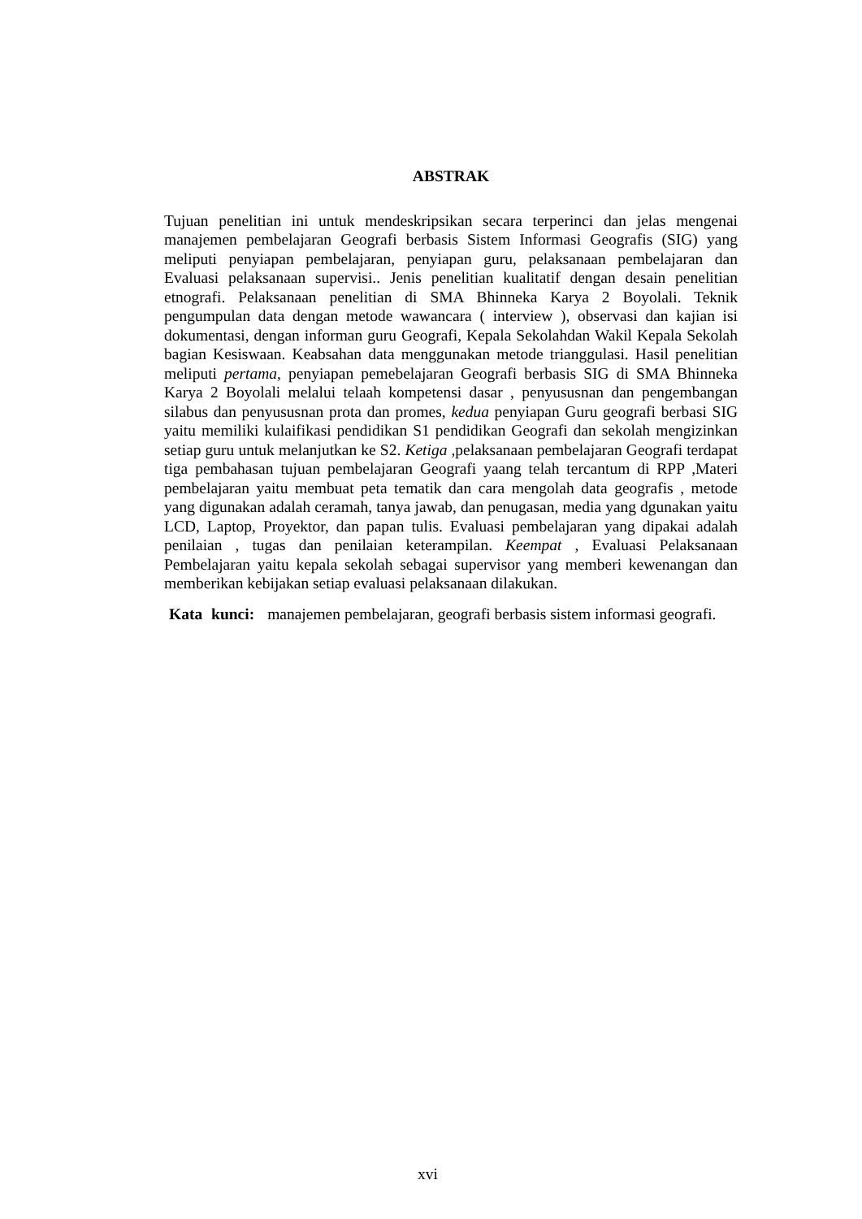ABSTRAK
Tujuan penelitian ini untuk mendeskripsikan secara terperinci dan jelas mengenai manajemen pembelajaran Geografi berbasis Sistem Informasi Geografis (SIG) yang meliputi penyiapan pembelajaran, penyiapan guru, pelaksanaan pembelajaran dan Evaluasi pelaksanaan supervisi.. Jenis penelitian kualitatif dengan desain penelitian etnografi. Pelaksanaan penelitian di SMA Bhinneka Karya 2 Boyolali. Teknik pengumpulan data dengan metode wawancara ( interview ), observasi dan kajian isi dokumentasi, dengan informan guru Geografi, Kepala Sekolahdan Wakil Kepala Sekolah bagian Kesiswaan. Keabsahan data menggunakan metode trianggulasi. Hasil penelitian meliputi pertama, penyiapan pemebelajaran Geografi berbasis SIG di SMA Bhinneka Karya 2 Boyolali melalui telaah kompetensi dasar , penyususnan dan pengembangan silabus dan penyususnan prota dan promes, kedua penyiapan Guru geografi berbasi SIG yaitu memiliki kulaifikasi pendidikan S1 pendidikan Geografi dan sekolah mengizinkan setiap guru untuk melanjutkan ke S2. Ketiga , pelaksanaan pembelajaran Geografi terdapat tiga pembahasan tujuan pembelajaran Geografi yaang telah tercantum di RPP ,Materi pembelajaran yaitu membuat peta tematik dan cara mengolah data geografis , metode yang digunakan adalah ceramah, tanya jawab, dan penugasan, media yang dgunakan yaitu LCD, Laptop, Proyektor, dan papan tulis. Evaluasi pembelajaran yang dipakai adalah penilaian , tugas dan penilaian keterampilan. Keempat , Evaluasi Pelaksanaan Pembelajaran yaitu kepala sekolah sebagai supervisor yang memberi kewenangan dan memberikan kebijakan setiap evaluasi pelaksanaan dilakukan.
Kata kunci: manajemen pembelajaran, geografi berbasis sistem informasi geografi.
xvi